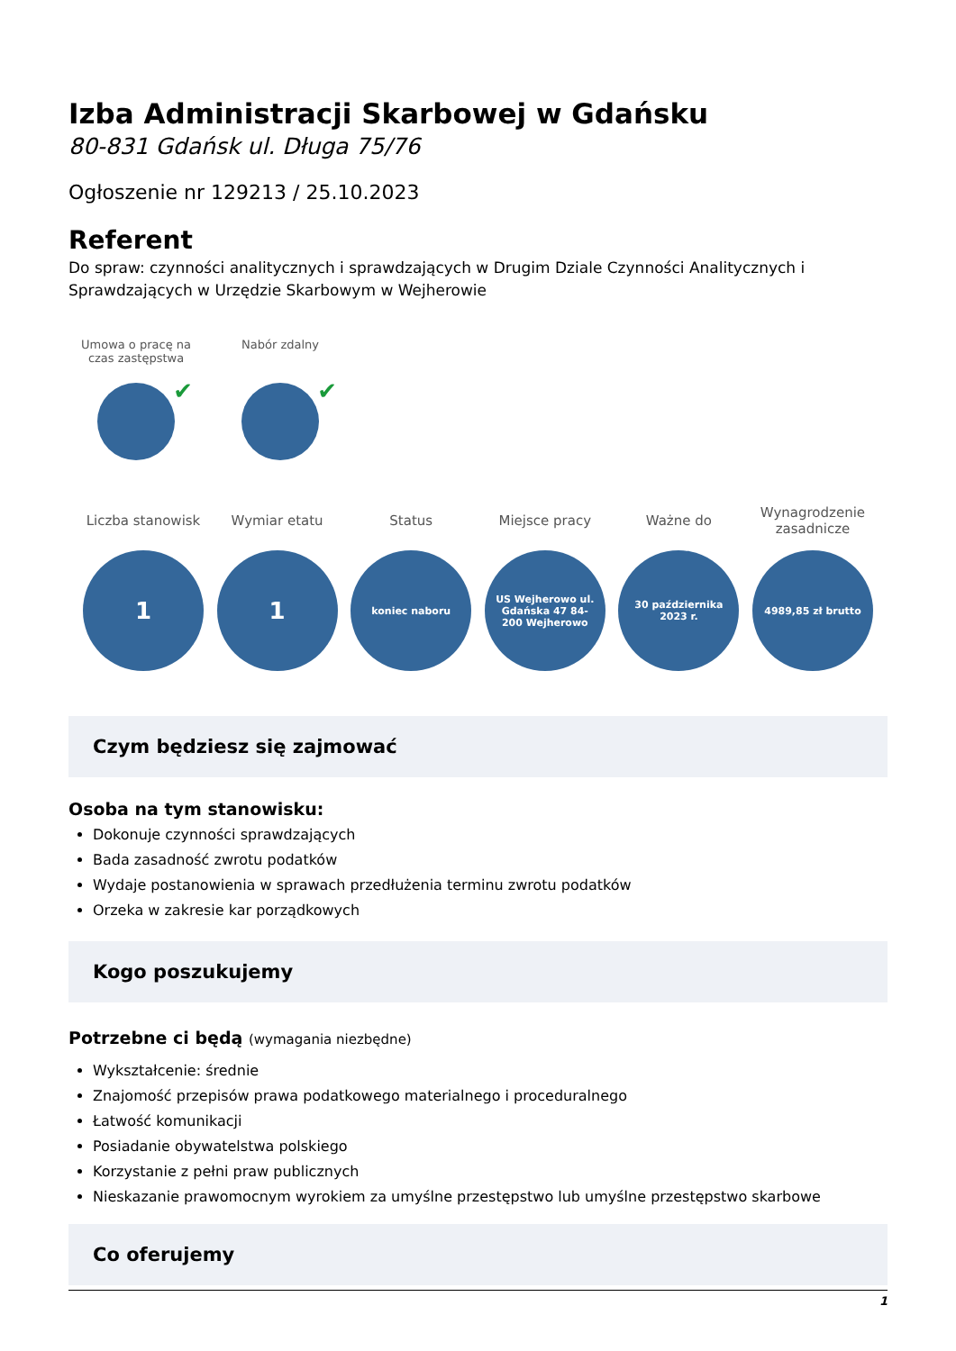Izba Administracji Skarbowej w Gdańsku
80-831 Gdańsk ul. Długa 75/76
Ogłoszenie nr 129213 / 25.10.2023
Referent
Do spraw: czynności analitycznych i sprawdzających w Drugim Dziale Czynności Analitycznych i Sprawdzających w Urzędzie Skarbowym w Wejherowie
Umowa o pracę na czas zastępstwa
Nabór zdalny
Liczba stanowisk
1
Wymiar etatu
1
Status
koniec naboru
Miejsce pracy
US Wejherowo ul. Gdańska 47 84-200 Wejherowo
Ważne do
30 października 2023 r.
Wynagrodzenie zasadnicze
4989,85 zł brutto
Czym będziesz się zajmować
Osoba na tym stanowisku:
Dokonuje czynności sprawdzających
Bada zasadność zwrotu podatków
Wydaje postanowienia w sprawach przedłużenia terminu zwrotu podatków
Orzeka w zakresie kar porządkowych
Kogo poszukujemy
Potrzebne ci będą (wymagania niezbędne)
Wykształcenie: średnie
Znajomość przepisów prawa podatkowego materialnego i proceduralnego
Łatwość komunikacji
Posiadanie obywatelstwa polskiego
Korzystanie z pełni praw publicznych
Nieskazanie prawomocnym wyrokiem za umyślne przestępstwo lub umyślne przestępstwo skarbowe
Co oferujemy
1